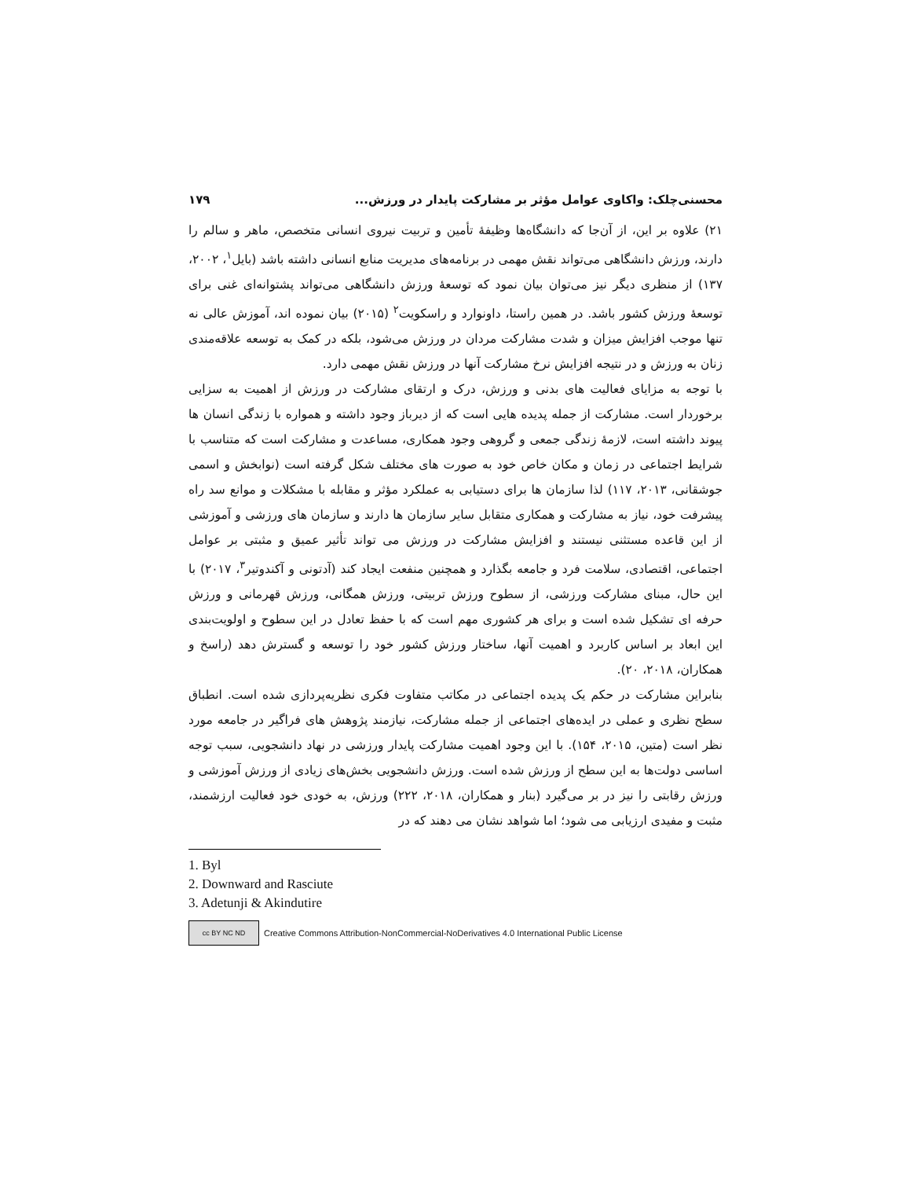محسنی‌چلک: واکاوی عوامل مؤثر بر مشارکت پایدار در ورزش... ۱۷۹
۲۱) علاوه بر این، از آن‌جا که دانشگاه‌ها وظیفهٔ تأمین و تربیت نیروی انسانی متخصص، ماهر و سالم را دارند، ورزش دانشگاهی می‌تواند نقش مهمی در برنامه‌های مدیریت منابع انسانی داشته باشد (بایل<sup>۱</sup>، ۲۰۰۲، ۱۳۷) از منظری دیگر نیز می‌توان بیان نمود که توسعهٔ ورزش دانشگاهی می‌تواند پشتوانه‌ای غنی برای توسعهٔ ورزش کشور باشد. در همین راستا، داونوارد و راسکویت<sup>۲</sup> (۲۰۱۵) بیان نموده اند، آموزش عالی نه تنها موجب افزایش میزان و شدت مشارکت مردان در ورزش می‌شود، بلکه در کمک به توسعه علاقه‌مندی زنان به ورزش و در نتیجه افزایش نرخ مشارکت آنها در ورزش نقش مهمی دارد.
با توجه به مزایای فعالیت های بدنی و ورزش، درک و ارتقای مشارکت در ورزش از اهمیت به سزایی برخوردار است. مشارکت از جمله پدیده هایی است که از دیرباز وجود داشته و همواره با زندگی انسان ها پیوند داشته است، لازمهٔ زندگی جمعی و گروهی وجود همکاری، مساعدت و مشارکت است که متناسب با شرایط اجتماعی در زمان و مکان خاص خود به صورت های مختلف شکل گرفته است (نوابخش و اسمی جوشقانی، ۲۰۱۳، ۱۱۷) لذا سازمان ها برای دستیابی به عملکرد مؤثر و مقابله با مشکلات و موانع سد راه پیشرفت خود، نیاز به مشارکت و همکاری متقابل سایر سازمان ها دارند و سازمان های ورزشی و آموزشی از این قاعده مستثنی نیستند و افزایش مشارکت در ورزش می تواند تأثیر عمیق و مثبتی بر عوامل اجتماعی، اقتصادی، سلامت فرد و جامعه بگذارد و همچنین منفعت ایجاد کند (آدتونی و آکندوتیر<sup>۳</sup>، ۲۰۱۷) با این حال، مبنای مشارکت ورزشی، از سطوح ورزش تربیتی، ورزش همگانی، ورزش قهرمانی و ورزش حرفه ای تشکیل شده است و برای هر کشوری مهم است که با حفظ تعادل در این سطوح و اولویت‌بندی این ابعاد بر اساس کاربرد و اهمیت آنها، ساختار ورزش کشور خود را توسعه و گسترش دهد (راسخ و همکاران، ۲۰۱۸، ۲۰).
بنابراین مشارکت در حکم یک پدیده اجتماعی در مکاتب متفاوت فکری نظریه‌پردازی شده است. انطباق سطح نظری و عملی در ایده‌های اجتماعی از جمله مشارکت، نیازمند پژوهش های فراگیر در جامعه مورد نظر است (متین، ۲۰۱۵، ۱۵۴). با این وجود اهمیت مشارکت پایدار ورزشی در نهاد دانشجویی، سبب توجه اساسی دولت‌ها به این سطح از ورزش شده است. ورزش دانشجویی بخش‌های زیادی از ورزش آموزشی و ورزش رقابتی را نیز در بر می‌گیرد (بنار و همکاران، ۲۰۱۸، ۲۲۲) ورزش، به خودی خود فعالیت ارزشمند، مثبت و مفیدی ارزیابی می شود؛ اما شواهد نشان می دهند که در
1. Byl
2. Downward and Rasciute
3. Adetunji & Akindutire
cc BY NC ND
Creative Commons Attribution-NonCommercial-NoDerivatives 4.0 International Public License